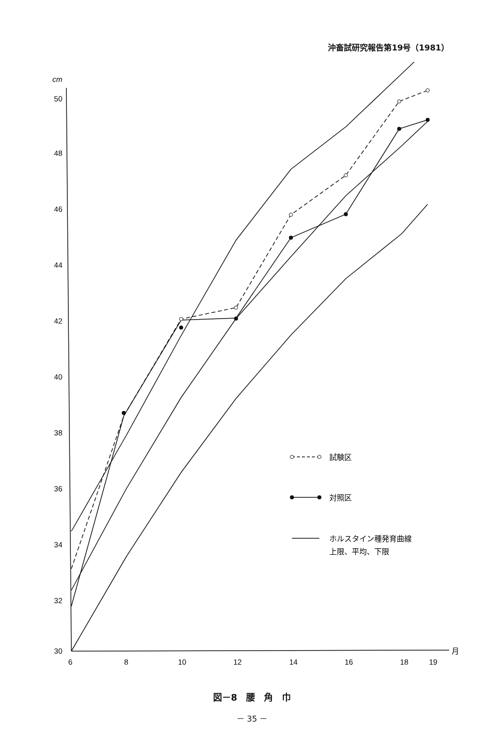沖畜試研究報告第19号（1981）
cm
50
48
46
44
42
40
38
36
34
32
30
6
8
10
12
14
16
18
19
月
試験区
対照区
ホルスタイン種発育曲線
上限、平均、下限
図－8　腰　角　巾
－ 35 －